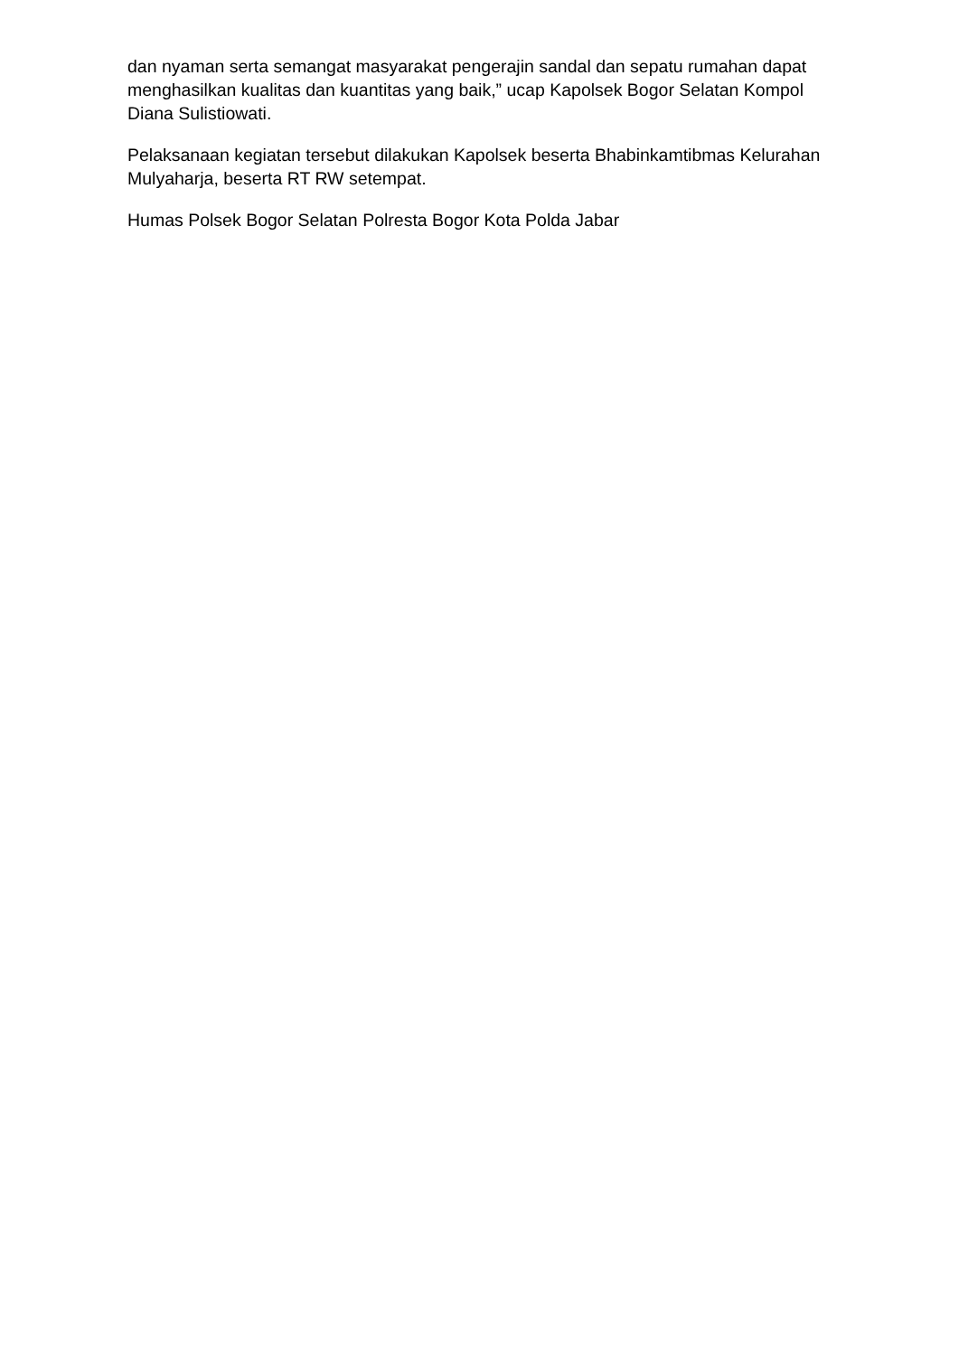dan nyaman serta semangat masyarakat pengerajin sandal dan sepatu rumahan dapat menghasilkan kualitas dan kuantitas yang baik,” ucap Kapolsek Bogor Selatan Kompol Diana Sulistiowati.
Pelaksanaan kegiatan tersebut dilakukan Kapolsek beserta Bhabinkamtibmas Kelurahan Mulyaharja, beserta RT RW setempat.
Humas Polsek Bogor Selatan Polresta Bogor Kota Polda Jabar